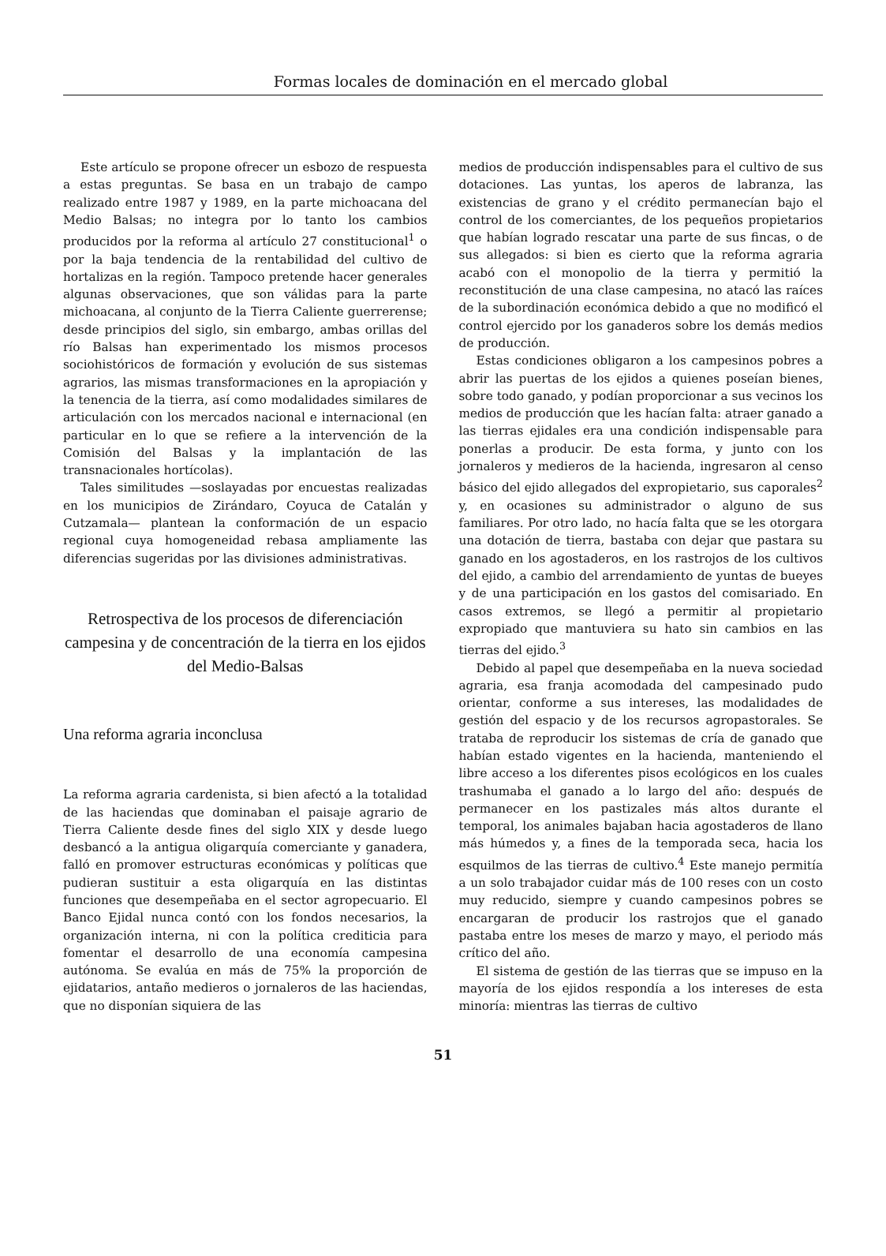Formas locales de dominación en el mercado global
Este artículo se propone ofrecer un esbozo de respuesta a estas preguntas. Se basa en un trabajo de campo realizado entre 1987 y 1989, en la parte michoacana del Medio Balsas; no integra por lo tanto los cambios producidos por la reforma al artículo 27 constitucional<sup>1</sup> o por la baja tendencia de la rentabilidad del cultivo de hortalizas en la región. Tampoco pretende hacer generales algunas observaciones, que son válidas para la parte michoacana, al conjunto de la Tierra Caliente guerrerense; desde principios del siglo, sin embargo, ambas orillas del río Balsas han experimentado los mismos procesos sociohistóricos de formación y evolución de sus sistemas agrarios, las mismas transformaciones en la apropiación y la tenencia de la tierra, así como modalidades similares de articulación con los mercados nacional e internacional (en particular en lo que se refiere a la intervención de la Comisión del Balsas y la implantación de las transnacionales hortícolas).
Tales similitudes —soslayadas por encuestas realizadas en los municipios de Zirándaro, Coyuca de Catalán y Cutzamala— plantean la conformación de un espacio regional cuya homogeneidad rebasa ampliamente las diferencias sugeridas por las divisiones administrativas.
Retrospectiva de los procesos de diferenciación campesina y de concentración de la tierra en los ejidos del Medio-Balsas
Una reforma agraria inconclusa
La reforma agraria cardenista, si bien afectó a la totalidad de las haciendas que dominaban el paisaje agrario de Tierra Caliente desde fines del siglo XIX y desde luego desbancó a la antigua oligarquía comerciante y ganadera, falló en promover estructuras económicas y políticas que pudieran sustituir a esta oligarquía en las distintas funciones que desempeñaba en el sector agropecuario. El Banco Ejidal nunca contó con los fondos necesarios, la organización interna, ni con la política crediticia para fomentar el desarrollo de una economía campesina autónoma. Se evalúa en más de 75% la proporción de ejidatarios, antaño medieros o jornaleros de las haciendas, que no disponían siquiera de las
medios de producción indispensables para el cultivo de sus dotaciones. Las yuntas, los aperos de labranza, las existencias de grano y el crédito permanecían bajo el control de los comerciantes, de los pequeños propietarios que habían logrado rescatar una parte de sus fincas, o de sus allegados: si bien es cierto que la reforma agraria acabó con el monopolio de la tierra y permitió la reconstitución de una clase campesina, no atacó las raíces de la subordinación económica debido a que no modificó el control ejercido por los ganaderos sobre los demás medios de producción.
Estas condiciones obligaron a los campesinos pobres a abrir las puertas de los ejidos a quienes poseían bienes, sobre todo ganado, y podían proporcionar a sus vecinos los medios de producción que les hacían falta: atraer ganado a las tierras ejidales era una condición indispensable para ponerlas a producir. De esta forma, y junto con los jornaleros y medieros de la hacienda, ingresaron al censo básico del ejido allegados del expropietario, sus caporales<sup>2</sup> y, en ocasiones su administrador o alguno de sus familiares. Por otro lado, no hacía falta que se les otorgara una dotación de tierra, bastaba con dejar que pastara su ganado en los agostaderos, en los rastrojos de los cultivos del ejido, a cambio del arrendamiento de yuntas de bueyes y de una participación en los gastos del comisariado. En casos extremos, se llegó a permitir al propietario expropiado que mantuviera su hato sin cambios en las tierras del ejido.<sup>3</sup>
Debido al papel que desempeñaba en la nueva sociedad agraria, esa franja acomodada del campesinado pudo orientar, conforme a sus intereses, las modalidades de gestión del espacio y de los recursos agropastorales. Se trataba de reproducir los sistemas de cría de ganado que habían estado vigentes en la hacienda, manteniendo el libre acceso a los diferentes pisos ecológicos en los cuales trashumaba el ganado a lo largo del año: después de permanecer en los pastizales más altos durante el temporal, los animales bajaban hacia agostaderos de llano más húmedos y, a fines de la temporada seca, hacia los esquilmos de las tierras de cultivo.<sup>4</sup> Este manejo permitía a un solo trabajador cuidar más de 100 reses con un costo muy reducido, siempre y cuando campesinos pobres se encargaran de producir los rastrojos que el ganado pastaba entre los meses de marzo y mayo, el periodo más crítico del año.
El sistema de gestión de las tierras que se impuso en la mayoría de los ejidos respondía a los intereses de esta minoría: mientras las tierras de cultivo
51